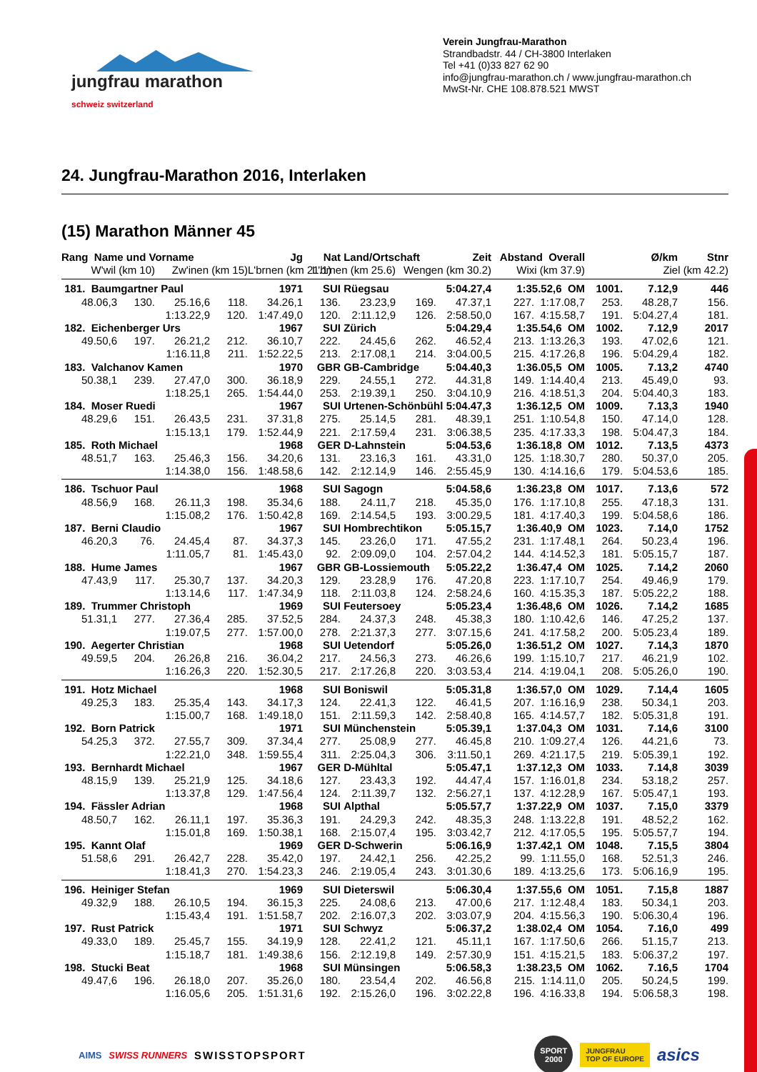jungfrau marathon
schweiz switzerland
Verein Jungfrau-Marathon
Strandbadstr. 44 / CH-3800 Interlaken
Tel +41 (0)33 827 62 90
info@jungfrau-marathon.ch / www.jungfrau-marathon.ch
MwSt-Nr. CHE 108.878.521 MWST
24. Jungfrau-Marathon 2016, Interlaken
(15) Marathon Männer 45
| Rang Name und Vorname | | | | Jg | Nat | Land/Ortschaft | | Zeit | Abstand Overall | | Ø/km | Stnr |
| --- | --- | --- | --- | --- | --- | --- | --- | --- | --- | --- | --- | --- |
| W'wil (km 10) | | Zw'inen (km 15) | | L'brnen (km 21.1) | L'brnen (km 25.6) | | Wengen (km 30.2) | | Wixi (km 37.9) | Ziel (km 42.2) | | |
| 181. Baumgartner Paul | | | | 1971 | SUI | Rüegsau | | 5:04.27,4 | 1:35.52,6 OM | 1001. | 7.12,9 | 446 |
| 48.06,3 | 130. | 25.16,6 | 118. | 34.26,1 | 136. | 23.23,9 | 169. | 47.37,1 | 227. 1:17.08,7 | 253. | 48.28,7 | 156. |
| | | 1:13.22,9 | 120. | 1:47.49,0 | 120. | 2:11.12,9 | 126. | 2:58.50,0 | 167. 4:15.58,7 | 191. | 5:04.27,4 | 181. |
| 182. Eichenberger Urs | | | | 1967 | SUI | Zürich | | 5:04.29,4 | 1:35.54,6 OM | 1002. | 7.12,9 | 2017 |
| 49.50,6 | 197. | 26.21,2 | 212. | 36.10,7 | 222. | 24.45,6 | 262. | 46.52,4 | 213. 1:13.26,3 | 193. | 47.02,6 | 121. |
| | | 1:16.11,8 | 211. | 1:52.22,5 | 213. | 2:17.08,1 | 214. | 3:04.00,5 | 215. 4:17.26,8 | 196. | 5:04.29,4 | 182. |
| 183. Valchanov Kamen | | | | 1970 | GBR | GB-Cambridge | | 5:04.40,3 | 1:36.05,5 OM | 1005. | 7.13,2 | 4740 |
| 50.38,1 | 239. | 27.47,0 | 300. | 36.18,9 | 229. | 24.55,1 | 272. | 44.31,8 | 149. 1:14.40,4 | 213. | 45.49,0 | 93. |
| | | 1:18.25,1 | 265. | 1:54.44,0 | 253. | 2:19.39,1 | 250. | 3:04.10,9 | 216. 4:18.51,3 | 204. | 5:04.40,3 | 183. |
| 184. Moser Ruedi | | | | 1967 | SUI | Urtenen-Schönbühl | | 5:04.47,3 | 1:36.12,5 OM | 1009. | 7.13,3 | 1940 |
| 48.29,6 | 151. | 26.43,5 | 231. | 37.31,8 | 275. | 25.14,5 | 281. | 48.39,1 | 251. 1:10.54,8 | 150. | 47.14,0 | 128. |
| | | 1:15.13,1 | 179. | 1:52.44,9 | 221. | 2:17.59,4 | 231. | 3:06.38,5 | 235. 4:17.33,3 | 198. | 5:04.47,3 | 184. |
| 185. Roth Michael | | | | 1968 | GER | D-Lahnstein | | 5:04.53,6 | 1:36.18,8 OM | 1012. | 7.13,5 | 4373 |
| 48.51,7 | 163. | 25.46,3 | 156. | 34.20,6 | 131. | 23.16,3 | 161. | 43.31,0 | 125. 1:18.30,7 | 280. | 50.37,0 | 205. |
| | | 1:14.38,0 | 156. | 1:48.58,6 | 142. | 2:12.14,9 | 146. | 2:55.45,9 | 130. 4:14.16,6 | 179. | 5:04.53,6 | 185. |
| 186. Tschuor Paul | | | | 1968 | SUI | Sagogn | | 5:04.58,6 | 1:36.23,8 OM | 1017. | 7.13,6 | 572 |
| 48.56,9 | 168. | 26.11,3 | 198. | 35.34,6 | 188. | 24.11,7 | 218. | 45.35,0 | 176. 1:17.10,8 | 255. | 47.18,3 | 131. |
| | | 1:15.08,2 | 176. | 1:50.42,8 | 169. | 2:14.54,5 | 193. | 3:00.29,5 | 181. 4:17.40,3 | 199. | 5:04.58,6 | 186. |
| 187. Berni Claudio | | | | 1967 | SUI | Hombrechtikon | | 5:05.15,7 | 1:36.40,9 OM | 1023. | 7.14,0 | 1752 |
| 46.20,3 | 76. | 24.45,4 | 87. | 34.37,3 | 145. | 23.26,0 | 171. | 47.55,2 | 231. 1:17.48,1 | 264. | 50.23,4 | 196. |
| | | 1:11.05,7 | 81. | 1:45.43,0 | 92. | 2:09.09,0 | 104. | 2:57.04,2 | 144. 4:14.52,3 | 181. | 5:05.15,7 | 187. |
| 188. Hume James | | | | 1967 | GBR | GB-Lossiemouth | | 5:05.22,2 | 1:36.47,4 OM | 1025. | 7.14,2 | 2060 |
| 47.43,9 | 117. | 25.30,7 | 137. | 34.20,3 | 129. | 23.28,9 | 176. | 47.20,8 | 223. 1:17.10,7 | 254. | 49.46,9 | 179. |
| | | 1:13.14,6 | 117. | 1:47.34,9 | 118. | 2:11.03,8 | 124. | 2:58.24,6 | 160. 4:15.35,3 | 187. | 5:05.22,2 | 188. |
| 189. Trummer Christoph | | | | 1969 | SUI | Feutersoey | | 5:05.23,4 | 1:36.48,6 OM | 1026. | 7.14,2 | 1685 |
| 51.31,1 | 277. | 27.36,4 | 285. | 37.52,5 | 284. | 24.37,3 | 248. | 45.38,3 | 180. 1:10.42,6 | 146. | 47.25,2 | 137. |
| | | 1:19.07,5 | 277. | 1:57.00,0 | 278. | 2:21.37,3 | 277. | 3:07.15,6 | 241. 4:17.58,2 | 200. | 5:05.23,4 | 189. |
| 190. Aegerter Christian | | | | 1968 | SUI | Uetendorf | | 5:05.26,0 | 1:36.51,2 OM | 1027. | 7.14,3 | 1870 |
| 49.59,5 | 204. | 26.26,8 | 216. | 36.04,2 | 217. | 24.56,3 | 273. | 46.26,6 | 199. 1:15.10,7 | 217. | 46.21,9 | 102. |
| | | 1:16.26,3 | 220. | 1:52.30,5 | 217. | 2:17.26,8 | 220. | 3:03.53,4 | 214. 4:19.04,1 | 208. | 5:05.26,0 | 190. |
| 191. Hotz Michael | | | | 1968 | SUI | Boniswil | | 5:05.31,8 | 1:36.57,0 OM | 1029. | 7.14,4 | 1605 |
| 49.25,3 | 183. | 25.35,4 | 143. | 34.17,3 | 124. | 22.41,3 | 122. | 46.41,5 | 207. 1:16.16,9 | 238. | 50.34,1 | 203. |
| | | 1:15.00,7 | 168. | 1:49.18,0 | 151. | 2:11.59,3 | 142. | 2:58.40,8 | 165. 4:14.57,7 | 182. | 5:05.31,8 | 191. |
| 192. Born Patrick | | | | 1971 | SUI | Münchenstein | | 5:05.39,1 | 1:37.04,3 OM | 1031. | 7.14,6 | 3100 |
| 54.25,3 | 372. | 27.55,7 | 309. | 37.34,4 | 277. | 25.08,9 | 277. | 46.45,8 | 210. 1:09.27,4 | 126. | 44.21,6 | 73. |
| | | 1:22.21,0 | 348. | 1:59.55,4 | 311. | 2:25.04,3 | 306. | 3:11.50,1 | 269. 4:21.17,5 | 219. | 5:05.39,1 | 192. |
| 193. Bernhardt Michael | | | | 1967 | GER | D-Mühltal | | 5:05.47,1 | 1:37.12,3 OM | 1033. | 7.14,8 | 3039 |
| 48.15,9 | 139. | 25.21,9 | 125. | 34.18,6 | 127. | 23.43,3 | 192. | 44.47,4 | 157. 1:16.01,8 | 234. | 53.18,2 | 257. |
| | | 1:13.37,8 | 129. | 1:47.56,4 | 124. | 2:11.39,7 | 132. | 2:56.27,1 | 137. 4:12.28,9 | 167. | 5:05.47,1 | 193. |
| 194. Fässler Adrian | | | | 1968 | SUI | Alpthal | | 5:05.57,7 | 1:37.22,9 OM | 1037. | 7.15,0 | 3379 |
| 48.50,7 | 162. | 26.11,1 | 197. | 35.36,3 | 191. | 24.29,3 | 242. | 48.35,3 | 248. 1:13.22,8 | 191. | 48.52,2 | 162. |
| | | 1:15.01,8 | 169. | 1:50.38,1 | 168. | 2:15.07,4 | 195. | 3:03.42,7 | 212. 4:17.05,5 | 195. | 5:05.57,7 | 194. |
| 195. Kannt Olaf | | | | 1969 | GER | D-Schwerin | | 5:06.16,9 | 1:37.42,1 OM | 1048. | 7.15,5 | 3804 |
| 51.58,6 | 291. | 26.42,7 | 228. | 35.42,0 | 197. | 24.42,1 | 256. | 42.25,2 | 99. 1:11.55,0 | 168. | 52.51,3 | 246. |
| | | 1:18.41,3 | 270. | 1:54.23,3 | 246. | 2:19.05,4 | 243. | 3:01.30,6 | 189. 4:13.25,6 | 173. | 5:06.16,9 | 195. |
| 196. Heiniger Stefan | | | | 1969 | SUI | Dieterswil | | 5:06.30,4 | 1:37.55,6 OM | 1051. | 7.15,8 | 1887 |
| 49.32,9 | 188. | 26.10,5 | 194. | 36.15,3 | 225. | 24.08,6 | 213. | 47.00,6 | 217. 1:12.48,4 | 183. | 50.34,1 | 203. |
| | | 1:15.43,4 | 191. | 1:51.58,7 | 202. | 2:16.07,3 | 202. | 3:03.07,9 | 204. 4:15.56,3 | 190. | 5:06.30,4 | 196. |
| 197. Rust Patrick | | | | 1971 | SUI | Schwyz | | 5:06.37,2 | 1:38.02,4 OM | 1054. | 7.16,0 | 499 |
| 49.33,0 | 189. | 25.45,7 | 155. | 34.19,9 | 128. | 22.41,2 | 121. | 45.11,1 | 167. 1:17.50,6 | 266. | 51.15,7 | 213. |
| | | 1:15.18,7 | 181. | 1:49.38,6 | 156. | 2:12.19,8 | 149. | 2:57.30,9 | 151. 4:15.21,5 | 183. | 5:06.37,2 | 197. |
| 198. Stucki Beat | | | | 1968 | SUI | Münsingen | | 5:06.58,3 | 1:38.23,5 OM | 1062. | 7.16,5 | 1704 |
| 49.47,6 | 196. | 26.18,0 | 207. | 35.26,0 | 180. | 23.54,4 | 202. | 46.56,8 | 215. 1:14.11,0 | 205. | 50.24,5 | 199. |
| | | 1:16.05,6 | 205. | 1:51.31,6 | 192. | 2:15.26,0 | 196. | 3:02.22,8 | 196. 4:16.33,8 | 194. | 5:06.58,3 | 198. |
AIMS SWISS RUNNERS SWISSTOPSPORT SPORT
2000 JUNGFRAU
TOP OF EUROPE asics